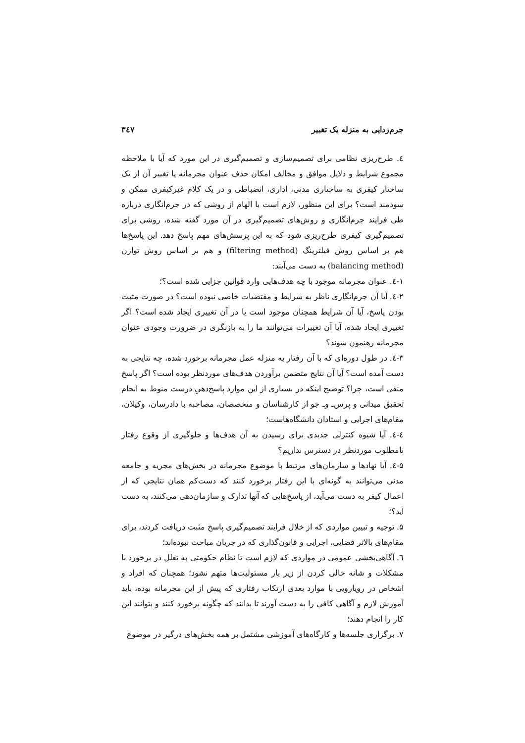جرم‌زدایی به منزله یک تغییر ۳٤۷
٤. طرح‌ریزی نظامی برای تصمیم‌سازی و تصمیم‌گیری در این مورد که آیا با ملاحظه مجموع شرایط و دلایل موافق و مخالف امکان حذف عنوان مجرمانه یا تغییر آن از یک ساختار کیفری به ساختاری مدنی، اداری، انضباطی و در یک کلام غیرکیفری ممکن و سودمند است؟ برای این منظور، لازم است با الهام از روشی که در جرم‌انگاری درباره طی فرایند جرم‌انگاری و روش‌های تصمیم‌گیری در آن مورد گفته شده، روشی برای تصمیم‌گیری کیفری طرح‌ریزی شود که به این پرسش‌های مهم پاسخ دهد. این پاسخ‌ها هم بر اساس روش فیلترینگ (filtering method) و هم بر اساس روش توازن (balancing method) به دست می‌آیند:
۱-٤. عنوان مجرمانه موجود با چه هدف‌هایی وارد قوانین جزایی شده است؟؛
۲-٤. آیا آن جرم‌انگاری ناظر به شرایط و مقتضیات خاصی نبوده است؟ در صورت مثبت بودن پاسخ، آیا آن شرایط همچنان موجود است یا در آن تغییری ایجاد شده است؟ اگر تغییری ایجاد شده، آیا آن تغییرات می‌توانند ما را به بازنگری در ضرورت وجودی عنوان مجرمانه رهنمون شوند؟
۳-٤. در طول دوره‌ای که با آن رفتار به منزله عمل مجرمانه برخورد شده، چه نتایجی به دست آمده است؟ آیا آن نتایج متضمن برآوردن هدف‌های موردنظر بوده است؟ اگر پاسخ منفی است، چرا؟ توضیح اینکه در بسیاری از این موارد پاسخ‌دهیِ درست منوط به انجام تحقیق میدانی و پرس‌ـ و‌ـ جو از کارشناسان و متخصصان، مصاحبه با دادرسان، وکیلان، مقام‌های اجرایی و استادان دانشگاه‌هاست؛
٤-٤. آیا شیوه کنترلی جدیدی برای رسیدن به آن هدف‌ها و جلوگیری از وقوع رفتار نامطلوب موردنظر در دسترس نداریم؟
۵-٤. آیا نهادها و سازمان‌های مرتبط با موضوع مجرمانه در بخش‌های مجریه و جامعه مدنی می‌توانند به گونه‌ای با این رفتار برخورد کنند که دست‌کم همان نتایجی که از اعمال کیفر به دست می‌آید، از پاسخ‌هایی که آنها تدارک و سازمان‌دهی می‌کنند، به دست آید؟؛
۵. توجیه و تبیین مواردی که از خلال فرایند تصمیم‌گیری پاسخ مثبت دریافت کردند، برای مقام‌های بالاتر قضایی، اجرایی و قانون‌گذاری که در جریان مباحث نبوده‌اند؛
٦. آگاهی‌بخشی عمومی در مواردی که لازم است تا نظام حکومتی به تعلل در برخورد با مشکلات و شانه خالی کردن از زیر بار مسئولیت‌ها متهم نشود؛ همچنان که افراد و اشخاص در رویارویی با موارد بعدی ارتکاب رفتاری که پیش از این مجرمانه بوده، باید آموزش لازم و آگاهی کافی را به دست آورند تا بدانند که چگونه برخورد کنند و بتوانند این کار را انجام دهند؛
۷. برگزاری جلسه‌ها و کارگاه‌های آموزشی مشتمل بر همه بخش‌های درگیر در موضوع